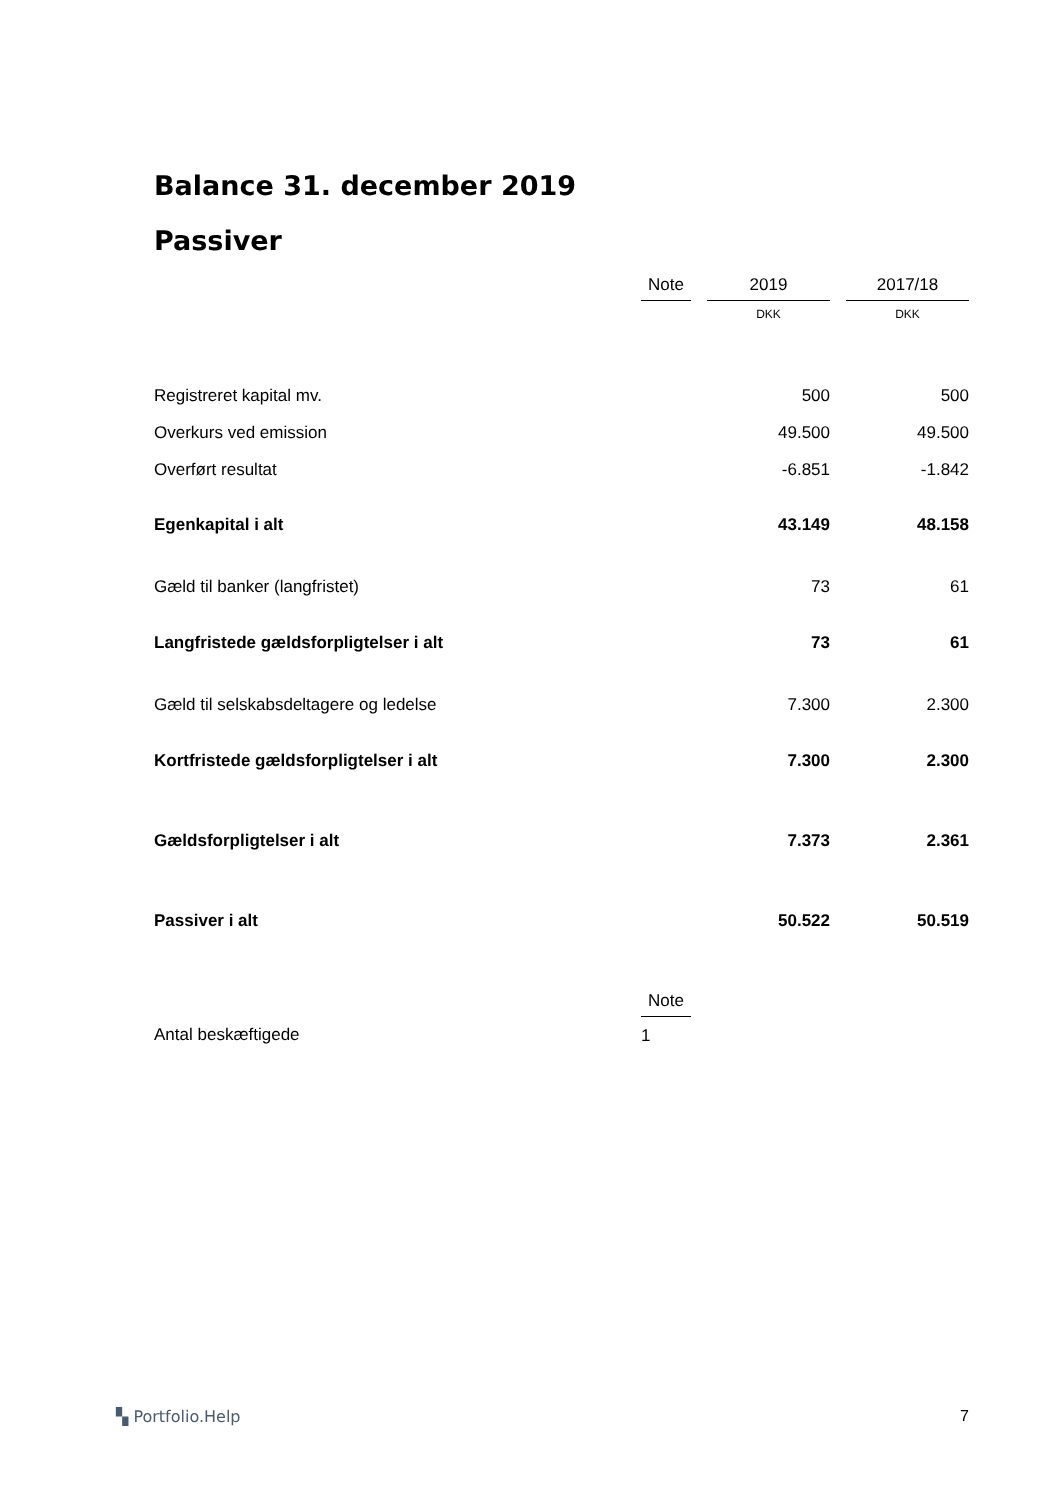Balance 31. december 2019
Passiver
| | Note | | 2019 | | 2017/18 |
| | | | DKK | | DKK |
| Registreret kapital mv. | | | 500 | | 500 |
| Overkurs ved emission | | | 49.500 | | 49.500 |
| Overført resultat | | | -6.851 | | -1.842 |
| Egenkapital i alt | | | 43.149 | | 48.158 |
| Gæld til banker (langfristet) | | | 73 | | 61 |
| Langfristede gældsforpligtelser i alt | | | 73 | | 61 |
| Gæld til selskabsdeltagere og ledelse | | | 7.300 | | 2.300 |
| Kortfristede gældsforpligtelser i alt | | | 7.300 | | 2.300 |
| Gældsforpligtelser i alt | | | 7.373 | | 2.361 |
| Passiver i alt | | | 50.522 | | 50.519 |
| | Note | | | | |
| Antal beskæftigede | 1 | | | | |
▚ Portfolio.Help 7